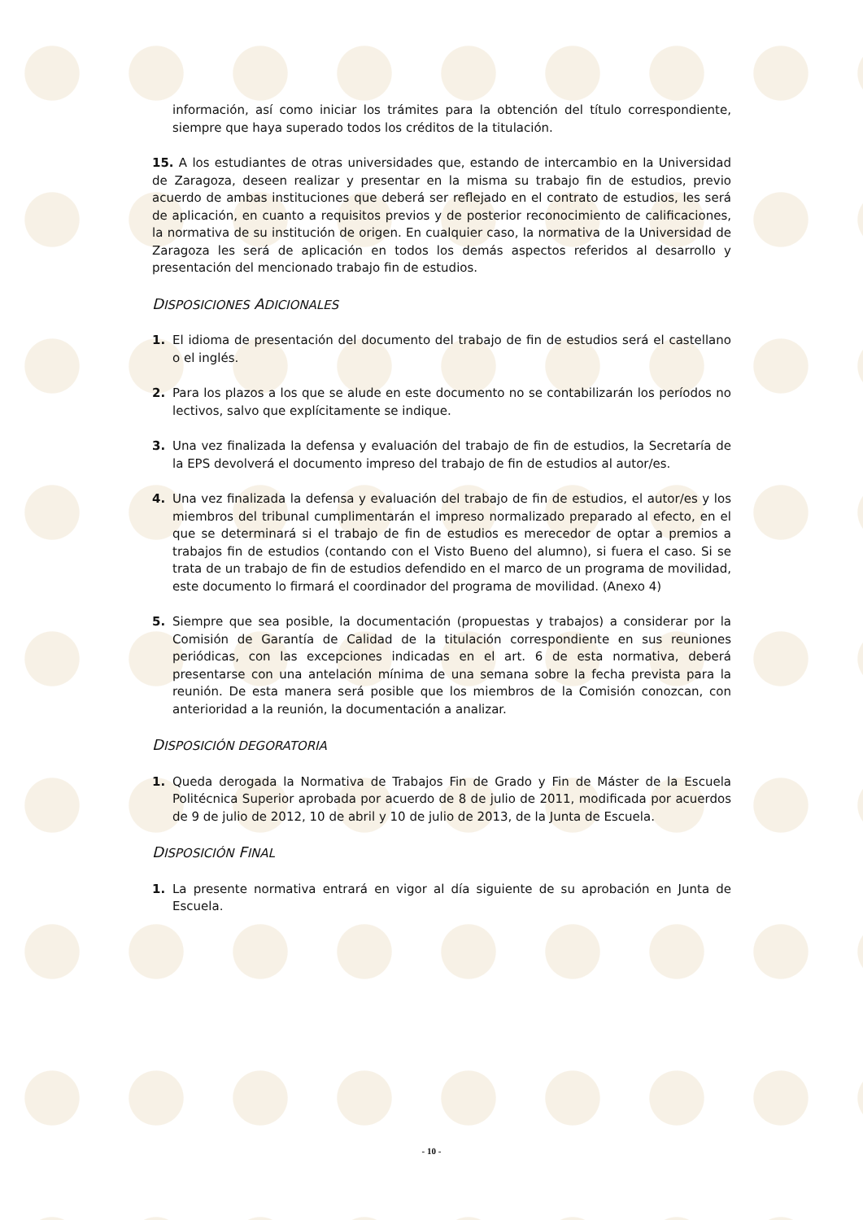información, así como iniciar los trámites para la obtención del título correspondiente, siempre que haya superado todos los créditos de la titulación.
15. A los estudiantes de otras universidades que, estando de intercambio en la Universidad de Zaragoza, deseen realizar y presentar en la misma su trabajo fin de estudios, previo acuerdo de ambas instituciones que deberá ser reflejado en el contrato de estudios, les será de aplicación, en cuanto a requisitos previos y de posterior reconocimiento de calificaciones, la normativa de su institución de origen. En cualquier caso, la normativa de la Universidad de Zaragoza les será de aplicación en todos los demás aspectos referidos al desarrollo y presentación del mencionado trabajo fin de estudios.
DISPOSICIONES ADICIONALES
1. El idioma de presentación del documento del trabajo de fin de estudios será el castellano o el inglés.
2. Para los plazos a los que se alude en este documento no se contabilizarán los períodos no lectivos, salvo que explícitamente se indique.
3. Una vez finalizada la defensa y evaluación del trabajo de fin de estudios, la Secretaría de la EPS devolverá el documento impreso del trabajo de fin de estudios al autor/es.
4. Una vez finalizada la defensa y evaluación del trabajo de fin de estudios, el autor/es y los miembros del tribunal cumplimentarán el impreso normalizado preparado al efecto, en el que se determinará si el trabajo de fin de estudios es merecedor de optar a premios a trabajos fin de estudios (contando con el Visto Bueno del alumno), si fuera el caso. Si se trata de un trabajo de fin de estudios defendido en el marco de un programa de movilidad, este documento lo firmará el coordinador del programa de movilidad. (Anexo 4)
5. Siempre que sea posible, la documentación (propuestas y trabajos) a considerar por la Comisión de Garantía de Calidad de la titulación correspondiente en sus reuniones periódicas, con las excepciones indicadas en el art. 6 de esta normativa, deberá presentarse con una antelación mínima de una semana sobre la fecha prevista para la reunión. De esta manera será posible que los miembros de la Comisión conozcan, con anterioridad a la reunión, la documentación a analizar.
DISPOSICIÓN DEGORATORIA
1. Queda derogada la Normativa de Trabajos Fin de Grado y Fin de Máster de la Escuela Politécnica Superior aprobada por acuerdo de 8 de julio de 2011, modificada por acuerdos de 9 de julio de 2012, 10 de abril y 10 de julio de 2013, de la Junta de Escuela.
DISPOSICIÓN FINAL
1. La presente normativa entrará en vigor al día siguiente de su aprobación en Junta de Escuela.
- 10 -